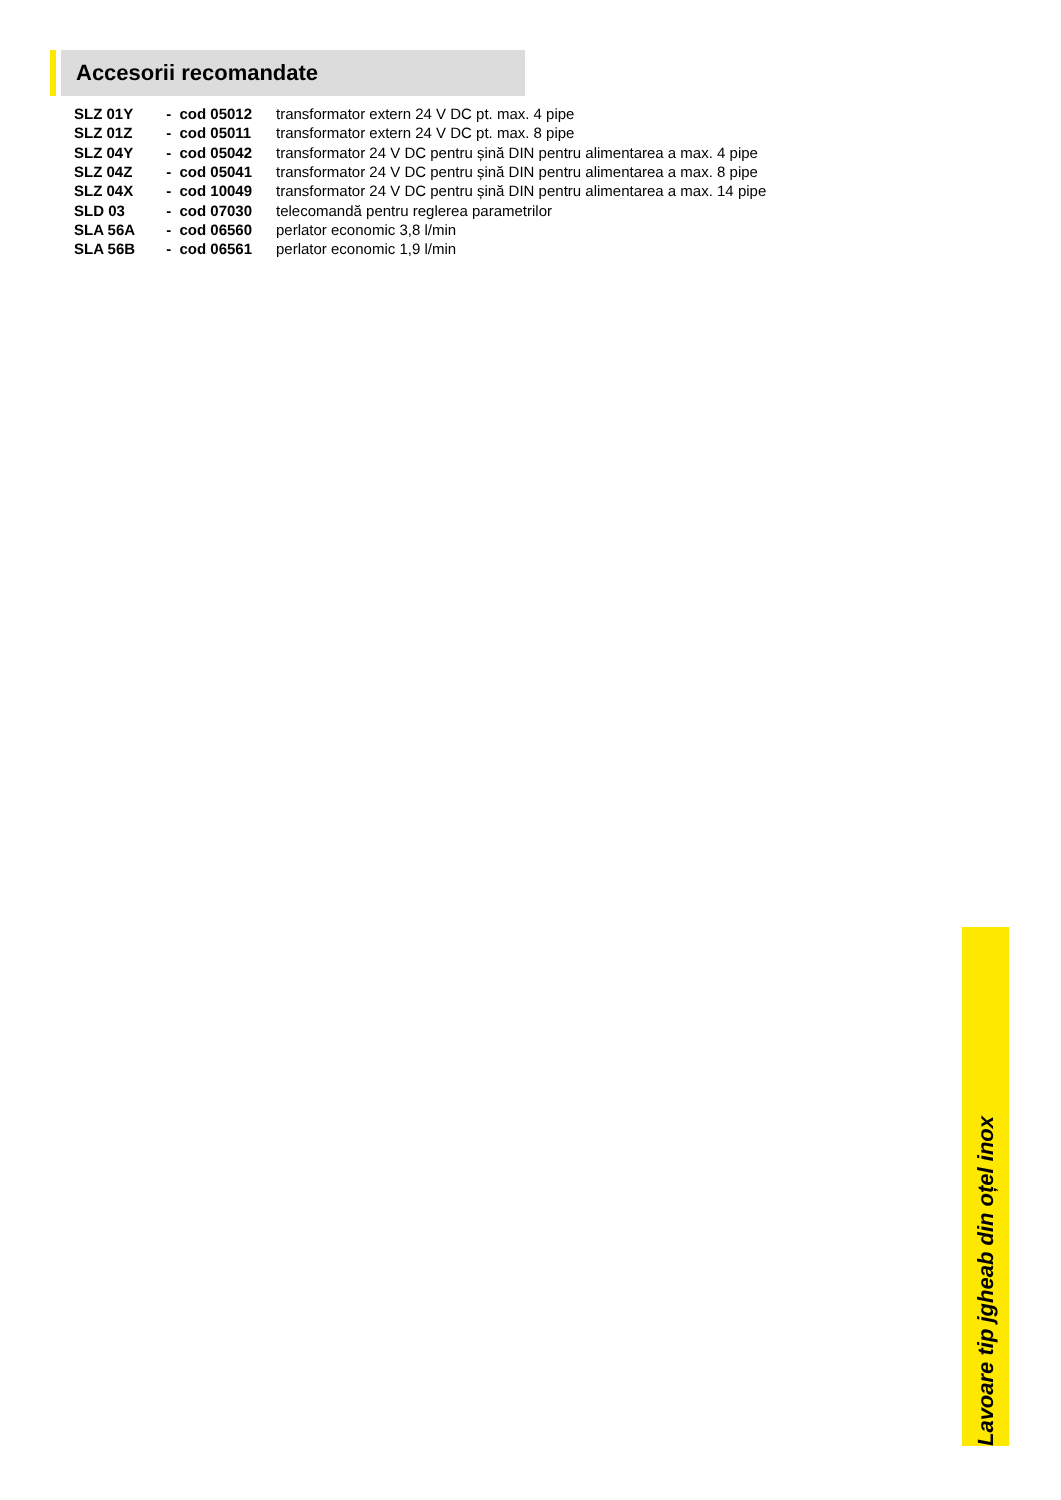Accesorii recomandate
| SLZ 01Y | - cod 05012 | transformator extern 24 V DC pt. max. 4 pipe |
| SLZ 01Z | - cod 05011 | transformator extern 24 V DC pt. max. 8 pipe |
| SLZ 04Y | - cod 05042 | transformator 24 V DC pentru șină DIN pentru alimentarea a max. 4 pipe |
| SLZ 04Z | - cod 05041 | transformator 24 V DC pentru șină DIN pentru alimentarea a max. 8 pipe |
| SLZ 04X | - cod 10049 | transformator 24 V DC pentru șină DIN pentru alimentarea a max. 14 pipe |
| SLD 03 | - cod 07030 | telecomandă pentru reglerea parametrilor |
| SLA 56A | - cod 06560 | perlator economic 3,8 l/min |
| SLA 56B | - cod 06561 | perlator economic 1,9 l/min |
Lavoare tip jgheab din oțel inox